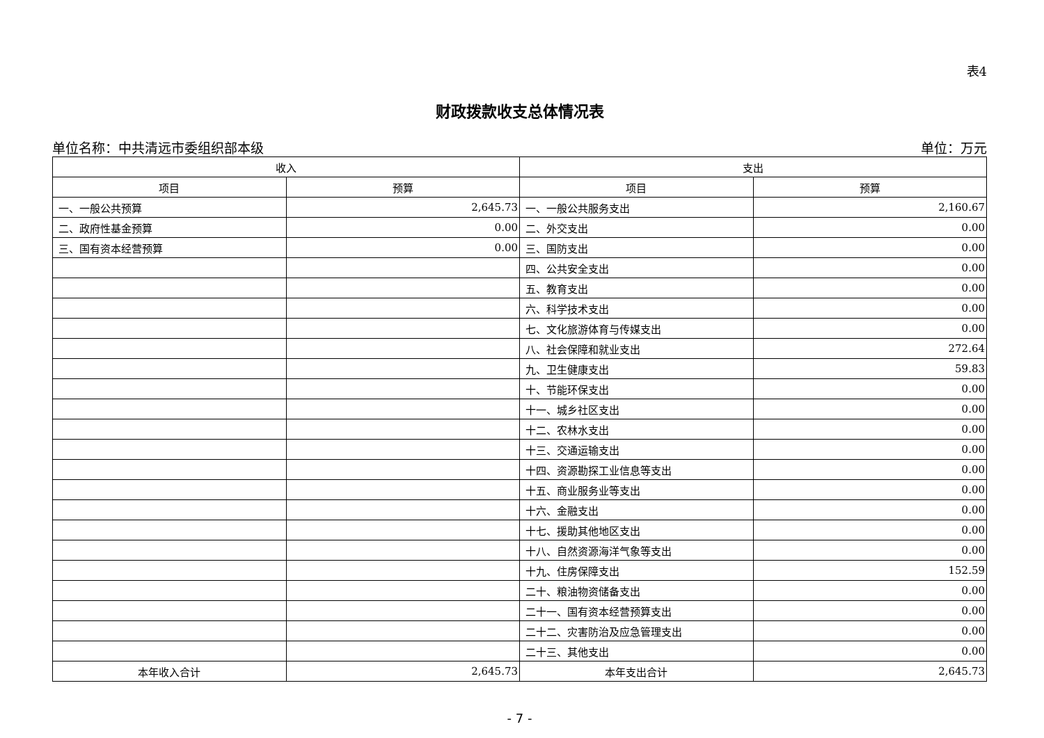表4
财政拨款收支总体情况表
单位名称：中共清远市委组织部本级 单位：万元
| 收入 | | 支出 | |
| --- | --- | --- | --- |
| 项目 | 预算 | 项目 | 预算 |
| 一、一般公共预算 | 2,645.73 | 一、一般公共服务支出 | 2,160.67 |
| 二、政府性基金预算 | 0.00 | 二、外交支出 | 0.00 |
| 三、国有资本经营预算 | 0.00 | 三、国防支出 | 0.00 |
| | | 四、公共安全支出 | 0.00 |
| | | 五、教育支出 | 0.00 |
| | | 六、科学技术支出 | 0.00 |
| | | 七、文化旅游体育与传媒支出 | 0.00 |
| | | 八、社会保障和就业支出 | 272.64 |
| | | 九、卫生健康支出 | 59.83 |
| | | 十、节能环保支出 | 0.00 |
| | | 十一、城乡社区支出 | 0.00 |
| | | 十二、农林水支出 | 0.00 |
| | | 十三、交通运输支出 | 0.00 |
| | | 十四、资源勘探工业信息等支出 | 0.00 |
| | | 十五、商业服务业等支出 | 0.00 |
| | | 十六、金融支出 | 0.00 |
| | | 十七、援助其他地区支出 | 0.00 |
| | | 十八、自然资源海洋气象等支出 | 0.00 |
| | | 十九、住房保障支出 | 152.59 |
| | | 二十、粮油物资储备支出 | 0.00 |
| | | 二十一、国有资本经营预算支出 | 0.00 |
| | | 二十二、灾害防治及应急管理支出 | 0.00 |
| | | 二十三、其他支出 | 0.00 |
| 本年收入合计 | 2,645.73 | 本年支出合计 | 2,645.73 |
- 7 -